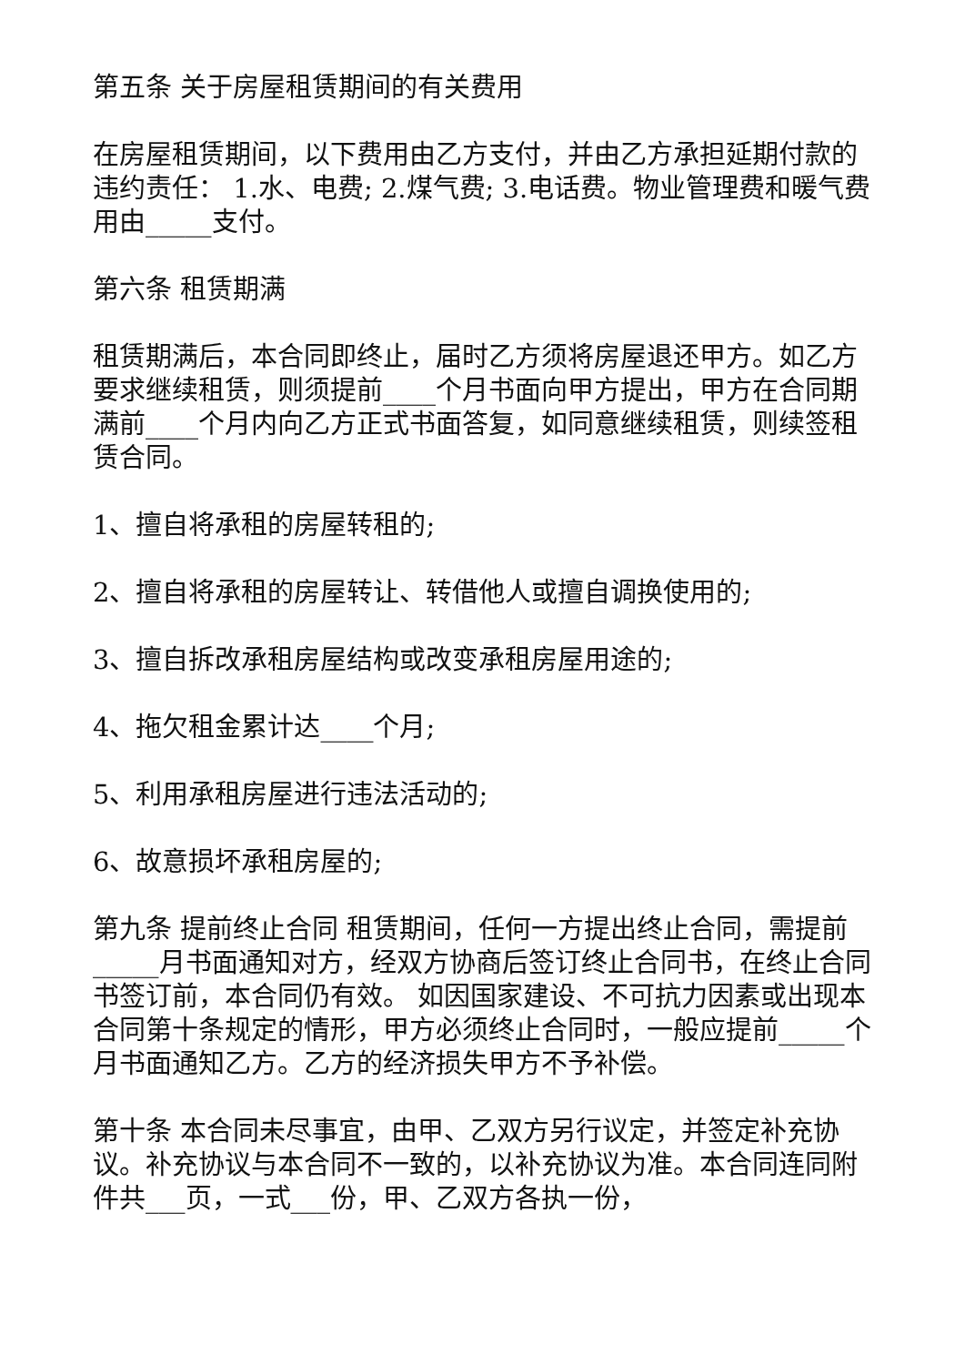第五条 关于房屋租赁期间的有关费用
在房屋租赁期间，以下费用由乙方支付，并由乙方承担延期付款的违约责任： 1.水、电费; 2.煤气费; 3.电话费。物业管理费和暖气费用由_____支付。
第六条 租赁期满
租赁期满后，本合同即终止，届时乙方须将房屋退还甲方。如乙方要求继续租赁，则须提前____个月书面向甲方提出，甲方在合同期满前____个月内向乙方正式书面答复，如同意继续租赁，则续签租赁合同。
1、擅自将承租的房屋转租的;
2、擅自将承租的房屋转让、转借他人或擅自调换使用的;
3、擅自拆改承租房屋结构或改变承租房屋用途的;
4、拖欠租金累计达____个月;
5、利用承租房屋进行违法活动的;
6、故意损坏承租房屋的;
第九条 提前终止合同 租赁期间，任何一方提出终止合同，需提前_____月书面通知对方，经双方协商后签订终止合同书，在终止合同书签订前，本合同仍有效。 如因国家建设、不可抗力因素或出现本合同第十条规定的情形，甲方必须终止合同时，一般应提前_____个月书面通知乙方。乙方的经济损失甲方不予补偿。
第十条 本合同未尽事宜，由甲、乙双方另行议定，并签定补充协议。补充协议与本合同不一致的，以补充协议为准。本合同连同附件共___页，一式___份，甲、乙双方各执一份，